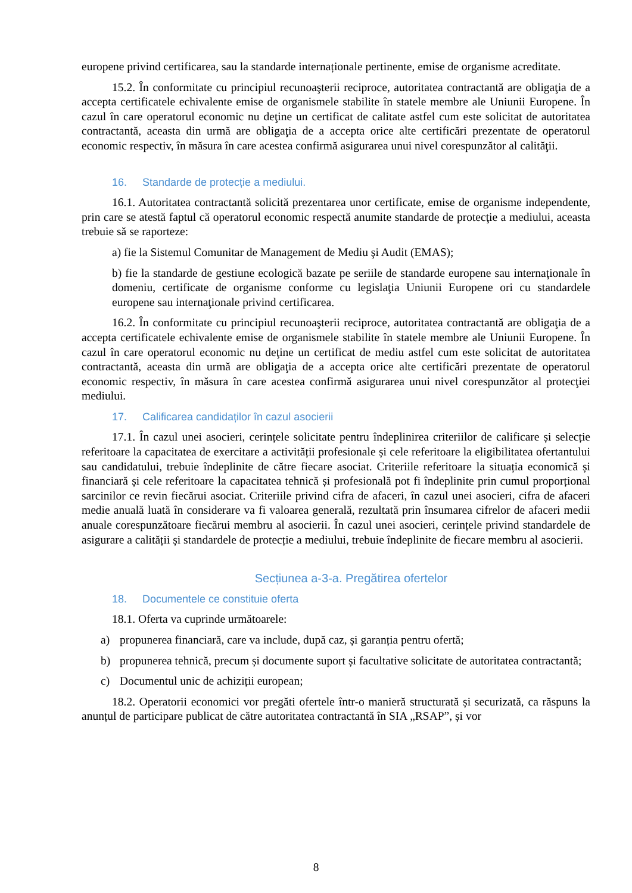europene privind certificarea, sau la standarde internaționale pertinente, emise de organisme acreditate.
15.2. În conformitate cu principiul recunoaşterii reciproce, autoritatea contractantă are obligaţia de a accepta certificatele echivalente emise de organismele stabilite în statele membre ale Uniunii Europene. În cazul în care operatorul economic nu deţine un certificat de calitate astfel cum este solicitat de autoritatea contractantă, aceasta din urmă are obligaţia de a accepta orice alte certificări prezentate de operatorul economic respectiv, în măsura în care acestea confirmă asigurarea unui nivel corespunzător al calităţii.
16. Standarde de protecție a mediului.
16.1. Autoritatea contractantă solicită prezentarea unor certificate, emise de organisme independente, prin care se atestă faptul că operatorul economic respectă anumite standarde de protecţie a mediului, aceasta trebuie să se raporteze:
a) fie la Sistemul Comunitar de Management de Mediu şi Audit (EMAS);
b) fie la standarde de gestiune ecologică bazate pe seriile de standarde europene sau internaţionale în domeniu, certificate de organisme conforme cu legislaţia Uniunii Europene ori cu standardele europene sau internaţionale privind certificarea.
16.2. În conformitate cu principiul recunoaşterii reciproce, autoritatea contractantă are obligaţia de a accepta certificatele echivalente emise de organismele stabilite în statele membre ale Uniunii Europene. În cazul în care operatorul economic nu deţine un certificat de mediu astfel cum este solicitat de autoritatea contractantă, aceasta din urmă are obligaţia de a accepta orice alte certificări prezentate de operatorul economic respectiv, în măsura în care acestea confirmă asigurarea unui nivel corespunzător al protecţiei mediului.
17. Calificarea candidaților în cazul asocierii
17.1. În cazul unei asocieri, cerințele solicitate pentru îndeplinirea criteriilor de calificare și selecție referitoare la capacitatea de exercitare a activității profesionale și cele referitoare la eligibilitatea ofertantului sau candidatului, trebuie îndeplinite de către fiecare asociat. Criteriile referitoare la situația economică și financiară și cele referitoare la capacitatea tehnică și profesională pot fi îndeplinite prin cumul proporțional sarcinilor ce revin fiecărui asociat. Criteriile privind cifra de afaceri, în cazul unei asocieri, cifra de afaceri medie anuală luată în considerare va fi valoarea generală, rezultată prin însumarea cifrelor de afaceri medii anuale corespunzătoare fiecărui membru al asocierii. În cazul unei asocieri, cerințele privind standardele de asigurare a calității și standardele de protecție a mediului, trebuie îndeplinite de fiecare membru al asocierii.
Secțiunea a-3-a. Pregătirea ofertelor
18. Documentele ce constituie oferta
18.1. Oferta va cuprinde următoarele:
a) propunerea financiară, care va include, după caz, și garanția pentru ofertă;
b) propunerea tehnică, precum și documente suport și facultative solicitate de autoritatea contractantă;
c) Documentul unic de achiziții european;
18.2. Operatorii economici vor pregăti ofertele într-o manieră structurată și securizată, ca răspuns la anunțul de participare publicat de către autoritatea contractantă în SIA „RSAP”, și vor
8